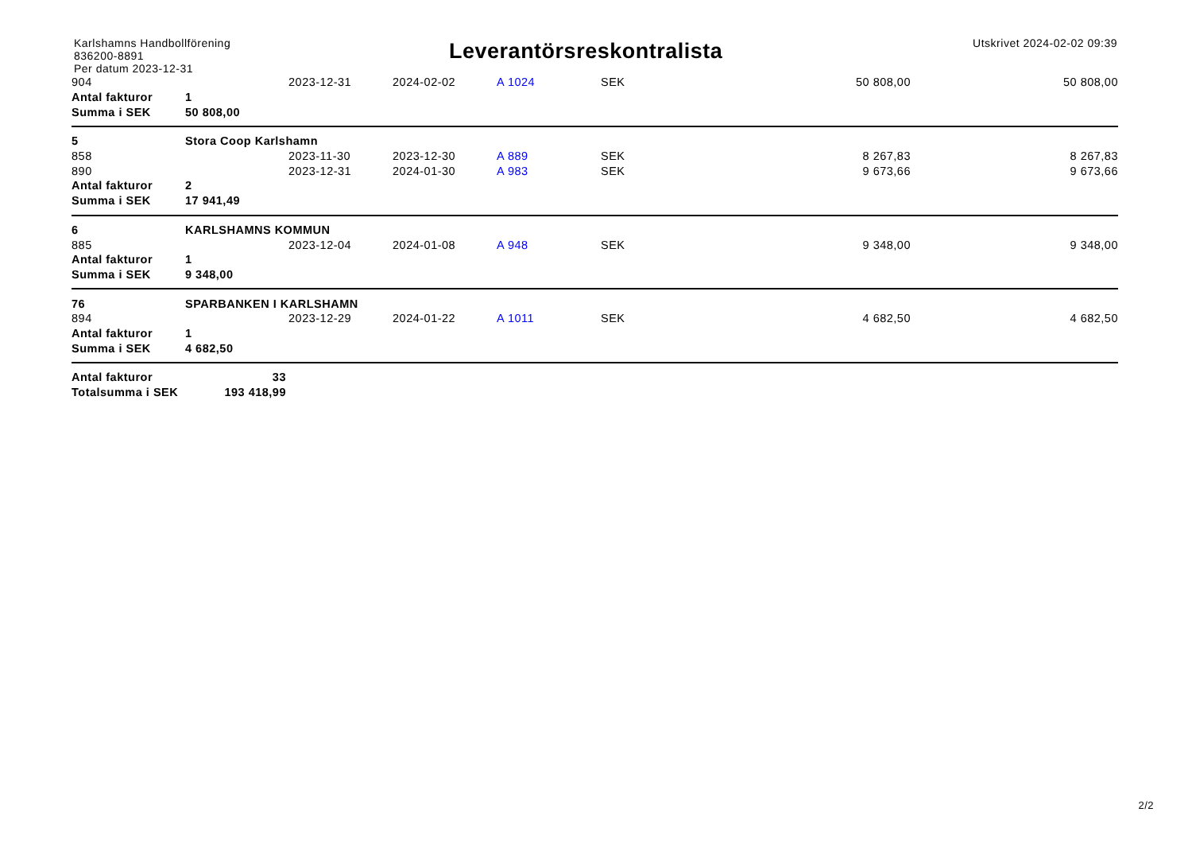Karlshamns Handbollförening
836200-8891
Per datum 2023-12-31
Leverantörsreskontralista
Utskrivet 2024-02-02 09:39
| 904 | | 2023-12-31 | 2024-02-02 | A 1024 | SEK | 50 808,00 | 50 808,00 |
| Antal fakturor | 1 | | | | | | |
| Summa i SEK | 50 808,00 | | | | | | |
| 5 | Stora Coop Karlshamn | | | | | | |
| 858 | | 2023-11-30 | 2023-12-30 | A 889 | SEK | 8 267,83 | 8 267,83 |
| 890 | | 2023-12-31 | 2024-01-30 | A 983 | SEK | 9 673,66 | 9 673,66 |
| Antal fakturor | 2 | | | | | | |
| Summa i SEK | 17 941,49 | | | | | | |
| 6 | KARLSHAMNS KOMMUN | | | | | | |
| 885 | | 2023-12-04 | 2024-01-08 | A 948 | SEK | 9 348,00 | 9 348,00 |
| Antal fakturor | 1 | | | | | | |
| Summa i SEK | 9 348,00 | | | | | | |
| 76 | SPARBANKEN I KARLSHAMN | | | | | | |
| 894 | | 2023-12-29 | 2024-01-22 | A 1011 | SEK | 4 682,50 | 4 682,50 |
| Antal fakturor | 1 | | | | | | |
| Summa i SEK | 4 682,50 | | | | | | |
| Antal fakturor | 33 | | | | | | |
| Totalsumma i SEK | 193 418,99 | | | | | | |
2/2